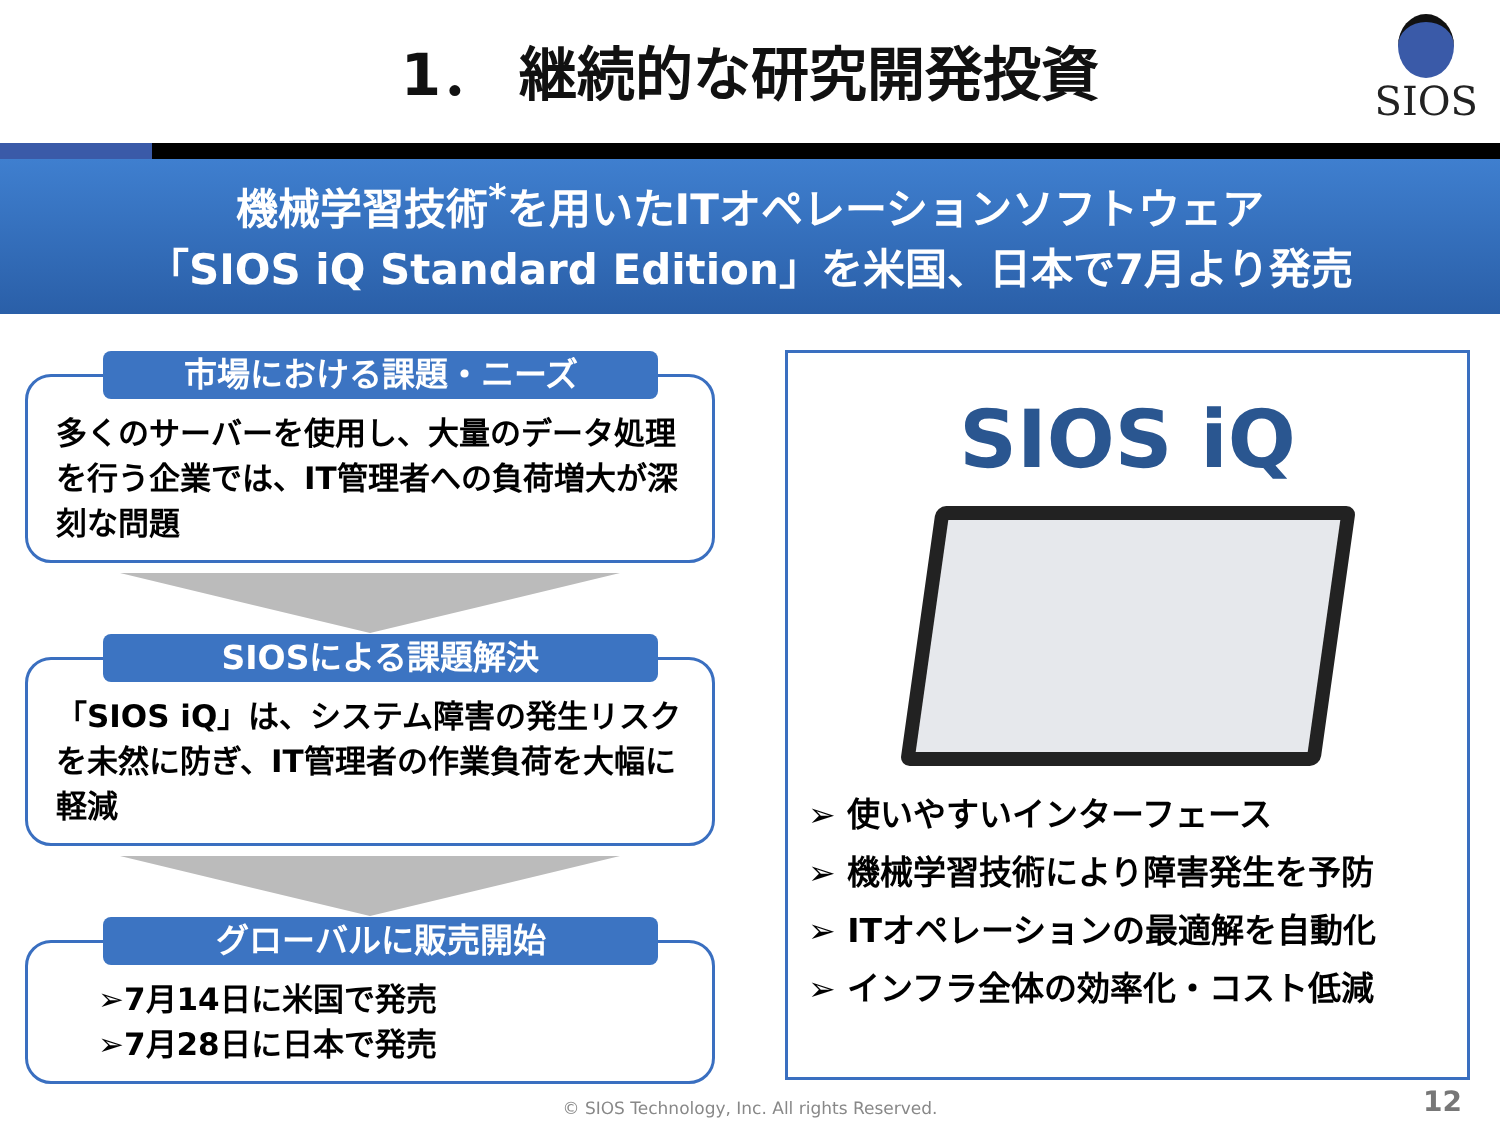1． 継続的な研究開発投資
SIOS
機械学習技術<sup>*</sup>を用いたITオペレーションソフトウェア
「SIOS iQ Standard Edition」を米国、日本で7月より発売
市場における課題・ニーズ
多くのサーバーを使用し、大量のデータ処理を行う企業では、IT管理者への負荷増大が深刻な問題
SIOSによる課題解決
「SIOS iQ」は、システム障害の発生リスクを未然に防ぎ、IT管理者の作業負荷を大幅に軽減
グローバルに販売開始
➢7月14日に米国で発売
➢7月28日に日本で発売
SIOS iQ
➢ 使いやすいインターフェース
➢ 機械学習技術により障害発生を予防
➢ ITオペレーションの最適解を自動化
➢ インフラ全体の効率化・コスト低減
© SIOS Technology, Inc. All rights Reserved. 12